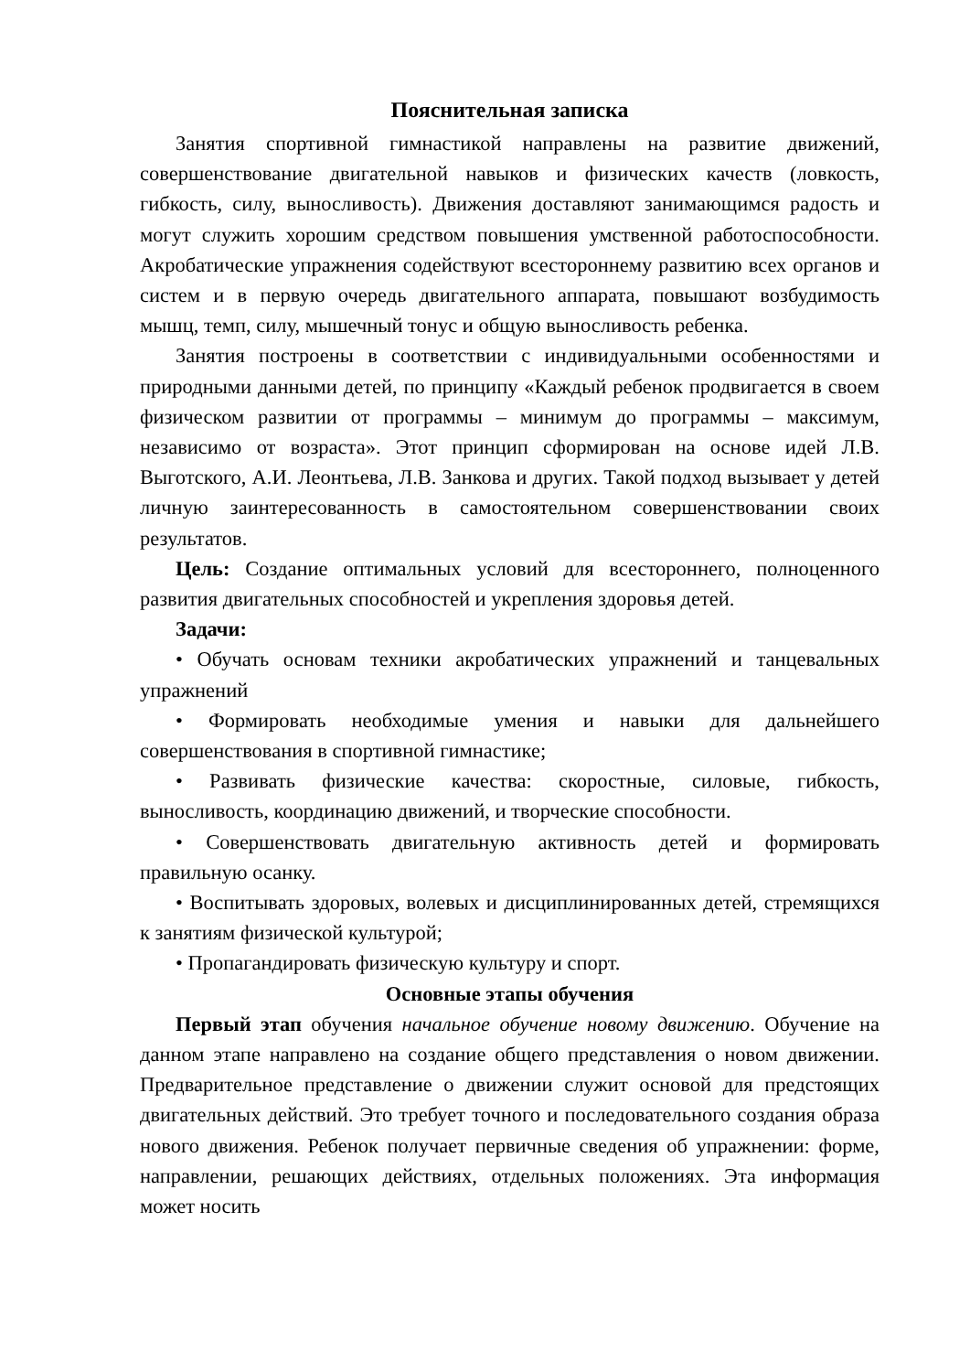Пояснительная записка
Занятия спортивной гимнастикой направлены на развитие движений, совершенствование двигательной навыков и физических качеств (ловкость, гибкость, силу, выносливость). Движения доставляют занимающимся радость и могут служить хорошим средством повышения умственной работоспособности. Акробатические упражнения содействуют всестороннему развитию всех органов и систем и в первую очередь двигательного аппарата, повышают возбудимость мышц, темп, силу, мышечный тонус и общую выносливость ребенка.
Занятия построены в соответствии с индивидуальными особенностями и природными данными детей, по принципу «Каждый ребенок продвигается в своем физическом развитии от программы – минимум до программы – максимум, независимо от возраста». Этот принцип сформирован на основе идей Л.В. Выготского, А.И. Леонтьева, Л.В. Занкова и других. Такой подход вызывает у детей личную заинтересованность в самостоятельном совершенствовании своих результатов.
Цель: Создание оптимальных условий для всестороннего, полноценного развития двигательных способностей и укрепления здоровья детей.
Задачи:
• Обучать основам техники акробатических упражнений и танцевальных упражнений
• Формировать необходимые умения и навыки для дальнейшего совершенствования в спортивной гимнастике;
• Развивать физические качества: скоростные, силовые, гибкость, выносливость, координацию движений, и творческие способности.
• Совершенствовать двигательную активность детей и формировать правильную осанку.
• Воспитывать здоровых, волевых и дисциплинированных детей, стремящихся к занятиям физической культурой;
• Пропагандировать физическую культуру и спорт.
Основные этапы обучения
Первый этап обучения начальное обучение новому движению. Обучение на данном этапе направлено на создание общего представления о новом движении. Предварительное представление о движении служит основой для предстоящих двигательных действий. Это требует точного и последовательного создания образа нового движения. Ребенок получает первичные сведения об упражнении: форме, направлении, решающих действиях, отдельных положениях. Эта информация может носить